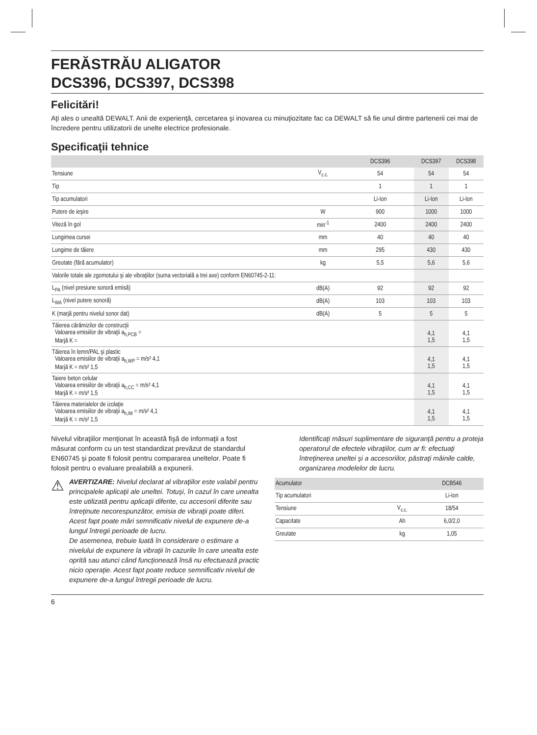FERĂSTRĂU ALIGATOR
DCS396, DCS397, DCS398
Felicitări!
Aţi ales o unealtă DEWALT. Anii de experienţă, cercetarea şi inovarea cu minuţiozitate fac ca DEWALT să fie unul dintre partenerii cei mai de încredere pentru utilizatorii de unelte electrice profesionale.
Specificaţii tehnice
| | | DCS396 | DCS397 | DCS398 |
| --- | --- | --- | --- | --- |
| Tensiune | V<sub>c.c.</sub> | 54 | 54 | 54 |
| Tip | | 1 | 1 | 1 |
| Tip acumulatori | | Li-Ion | Li-Ion | Li-Ion |
| Putere de ieşire | W | 900 | 1000 | 1000 |
| Viteză în gol | min<sup>-1</sup> | 2400 | 2400 | 2400 |
| Lungimea cursei | mm | 40 | 40 | 40 |
| Lungime de tăiere | mm | 295 | 430 | 430 |
| Greutate (fără acumulator) | kg | 5,5 | 5,6 | 5,6 |
| Valorile totale ale zgomotului şi ale vibraţiilor (suma vectorială a trei axe) conform EN60745-2-11: | | | | |
| L<sub>PA</sub> (nivel presiune sonoră emisă) | dB(A) | 92 | 92 | 92 |
| L<sub>WA</sub> (nivel putere sonoră) | dB(A) | 103 | 103 | 103 |
| K (marjă pentru nivelul sonor dat) | dB(A) | 5 | 5 | 5 |
| Tăierea cărămizilor de construcţii Valoarea emisiilor de vibraţii a<sub>h,PCB</sub> = Marjă K = | | | 4,1 1,5 | 4,1 1,5 |
| Tăierea în lemn/PAL şi plastic Valoarea emisiilor de vibraţii a<sub>h,WP</sub> = m/s² 4,1 Marjă K = m/s² 1,5 | | | 4,1 1,5 | 4,1 1,5 |
| Taiere beton celular Valoarea emisiilor de vibraţii a<sub>h,CC</sub> = m/s² 4,1 Marjă K = m/s² 1,5 | | | 4,1 1,5 | 4,1 1,5 |
| Tăierea materialelor de izolaţie Valoarea emisiilor de vibraţii a<sub>h,IM</sub> = m/s² 4,1 Marjă K = m/s² 1,5 | | | 4,1 1,5 | 4,1 1,5 |
Nivelul vibraţiilor menţionat în această fişă de informaţii a fost măsurat conform cu un test standardizat prevăzut de standardul EN60745 şi poate fi folosit pentru compararea uneltelor. Poate fi folosit pentru o evaluare prealabilă a expunerii.
⚠
AVERTIZARE: Nivelul declarat al vibraţiilor este valabil pentru principalele aplicaţii ale uneltei. Totuşi, în cazul în care unealta este utilizată pentru aplicaţii diferite, cu accesorii diferite sau întreţinute necorespunzător, emisia de vibraţii poate diferi. Acest fapt poate mări semnificativ nivelul de expunere de-a lungul întregii perioade de lucru.
De asemenea, trebuie luată în considerare o estimare a nivelului de expunere la vibraţii în cazurile în care unealta este oprită sau atunci când funcţionează însă nu efectuează practic nicio operaţie. Acest fapt poate reduce semnificativ nivelul de expunere de-a lungul întregii perioade de lucru.
Identificaţi măsuri suplimentare de siguranţă pentru a proteja operatorul de efectele vibraţiilor, cum ar fi: efectuaţi întreţinerea uneltei şi a accesoriilor, păstraţi mâinile calde, organizarea modelelor de lucru.
| Acumulator | | DCB546 |
| --- | --- | --- |
| Tip acumulatori | | Li-Ion |
| Tensiune | V<sub>c.c.</sub> | 18/54 |
| Capacitate | Ah | 6,0/2,0 |
| Greutate | kg | 1,05 |
6